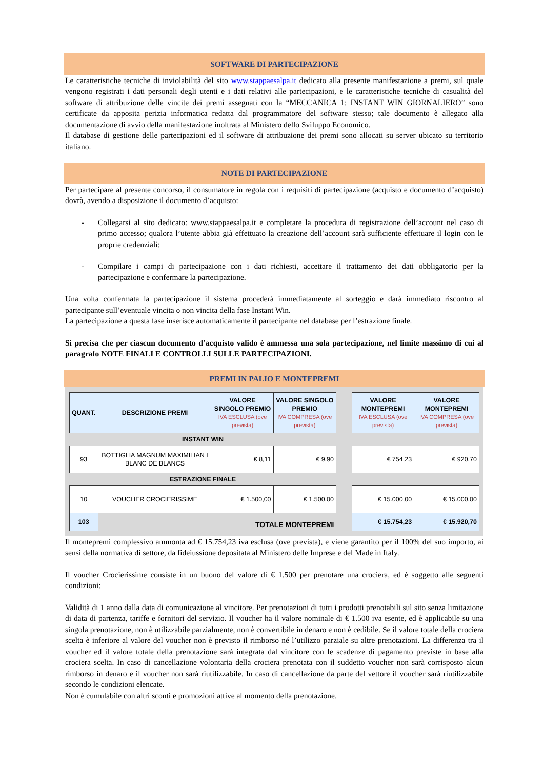SOFTWARE DI PARTECIPAZIONE
Le caratteristiche tecniche di inviolabilità del sito www.stappaesalpa.it dedicato alla presente manifestazione a premi, sul quale vengono registrati i dati personali degli utenti e i dati relativi alle partecipazioni, e le caratteristiche tecniche di casualità del software di attribuzione delle vincite dei premi assegnati con la “MECCANICA 1: INSTANT WIN GIORNALIERO” sono certificate da apposita perizia informatica redatta dal programmatore del software stesso; tale documento è allegato alla documentazione di avvio della manifestazione inoltrata al Ministero dello Sviluppo Economico.
Il database di gestione delle partecipazioni ed il software di attribuzione dei premi sono allocati su server ubicato su territorio italiano.
NOTE DI PARTECIPAZIONE
Per partecipare al presente concorso, il consumatore in regola con i requisiti di partecipazione (acquisto e documento d’acquisto) dovrà, avendo a disposizione il documento d’acquisto:
- Collegarsi al sito dedicato: www.stappaesalpa.it e completare la procedura di registrazione dell’account nel caso di primo accesso; qualora l’utente abbia già effettuato la creazione dell’account sarà sufficiente effettuare il login con le proprie credenziali:
- Compilare i campi di partecipazione con i dati richiesti, accettare il trattamento dei dati obbligatorio per la partecipazione e confermare la partecipazione.
Una volta confermata la partecipazione il sistema procederà immediatamente al sorteggio e darà immediato riscontro al partecipante sull’eventuale vincita o non vincita della fase Instant Win.
La partecipazione a questa fase inserisce automaticamente il partecipante nel database per l’estrazione finale.
Si precisa che per ciascun documento d’acquisto valido è ammessa una sola partecipazione, nel limite massimo di cui al paragrafo NOTE FINALI E CONTROLLI SULLE PARTECIPAZIONI.
PREMI IN PALIO E MONTEPREMI
| QUANT. | DESCRIZIONE PREMI | VALORE SINGOLO PREMIO IVA ESCLUSA (ove prevista) | VALORE SINGOLO PREMIO IVA COMPRESA (ove prevista) | | VALORE MONTEPREMI IVA ESCLUSA (ove prevista) | VALORE MONTEPREMI IVA COMPRESA (ove prevista) |
| INSTANT WIN | | | | | | |
| 93 | BOTTIGLIA MAGNUM MAXIMILIAN I BLANC DE BLANCS | € 8,11 | € 9,90 | | € 754,23 | € 920,70 |
| ESTRAZIONE FINALE | | | | | | |
| 10 | VOUCHER CROCIERISSIME | € 1.500,00 | € 1.500,00 | | € 15.000,00 | € 15.000,00 |
| 103 | TOTALE MONTEPREMI | | | | € 15.754,23 | € 15.920,70 |
Il montepremi complessivo ammonta ad € 15.754,23 iva esclusa (ove prevista), e viene garantito per il 100% del suo importo, ai sensi della normativa di settore, da fideiussione depositata al Ministero delle Imprese e del Made in Italy.
Il voucher Crocierissime consiste in un buono del valore di € 1.500 per prenotare una crociera, ed è soggetto alle seguenti condizioni:
Validità di 1 anno dalla data di comunicazione al vincitore. Per prenotazioni di tutti i prodotti prenotabili sul sito senza limitazione di data di partenza, tariffe e fornitori del servizio. Il voucher ha il valore nominale di € 1.500 iva esente, ed è applicabile su una singola prenotazione, non è utilizzabile parzialmente, non è convertibile in denaro e non è cedibile. Se il valore totale della crociera scelta è inferiore al valore del voucher non è previsto il rimborso né l’utilizzo parziale su altre prenotazioni. La differenza tra il voucher ed il valore totale della prenotazione sarà integrata dal vincitore con le scadenze di pagamento previste in base alla crociera scelta. In caso di cancellazione volontaria della crociera prenotata con il suddetto voucher non sarà corrisposto alcun rimborso in denaro e il voucher non sarà riutilizzabile. In caso di cancellazione da parte del vettore il voucher sarà riutilizzabile secondo le condizioni elencate.
Non è cumulabile con altri sconti e promozioni attive al momento della prenotazione.